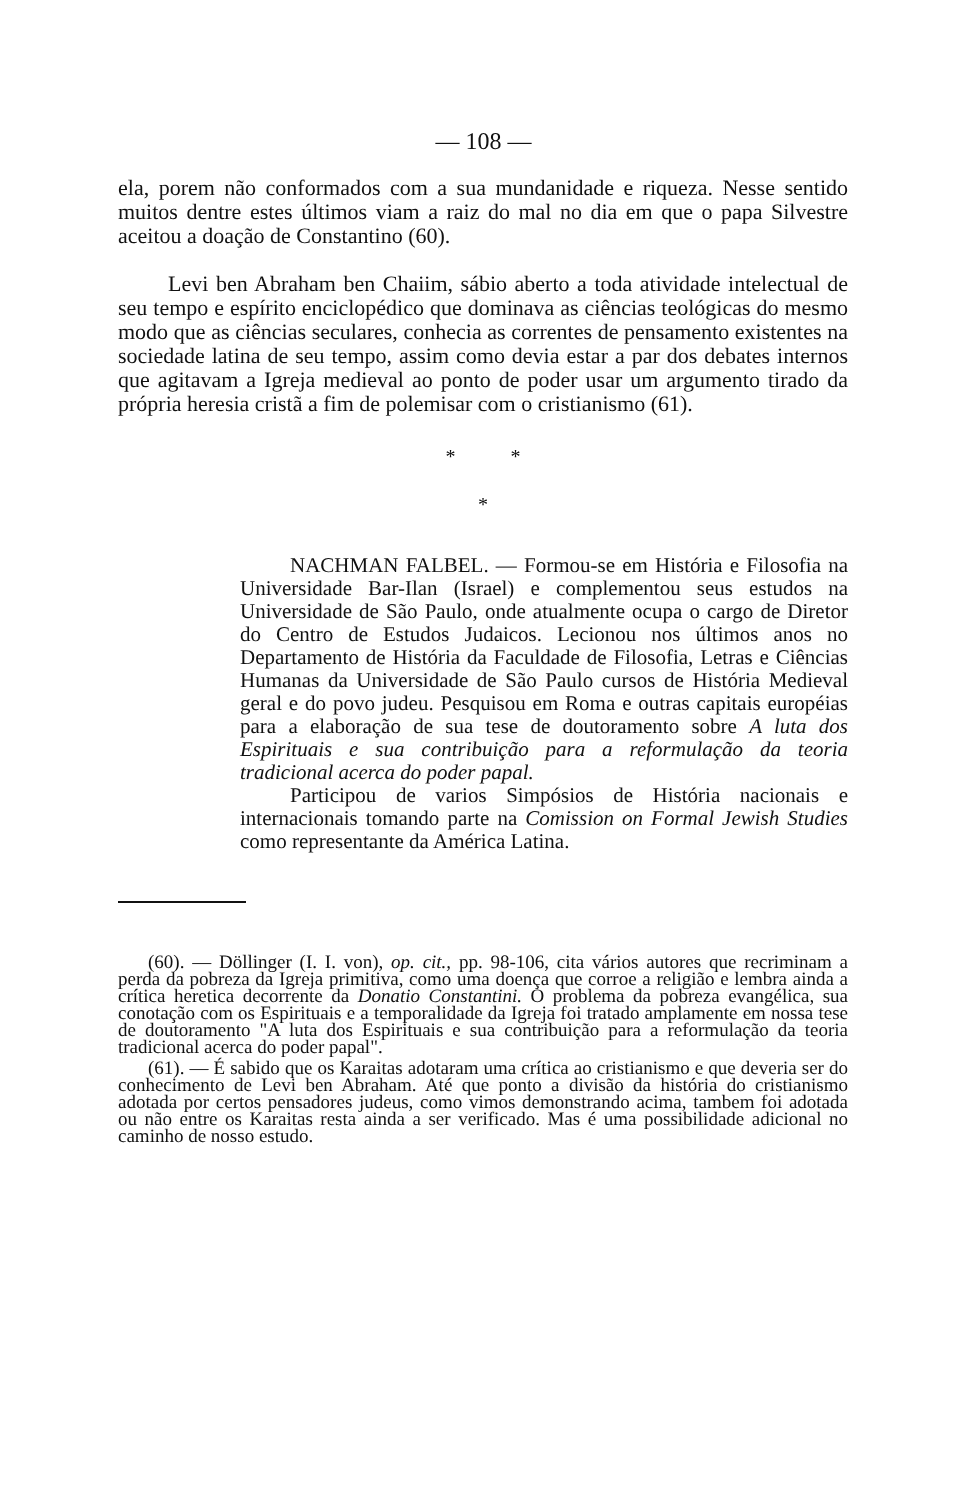— 108 —
ela, porem não conformados com a sua mundanidade e riqueza. Nesse sentido muitos dentre estes últimos viam a raiz do mal no dia em que o papa Silvestre aceitou a doação de Constantino (60).
Levi ben Abraham ben Chaiim, sábio aberto a toda atividade intelectual de seu tempo e espírito enciclopédico que dominava as ciências teológicas do mesmo modo que as ciências seculares, conhecia as correntes de pensamento existentes na sociedade latina de seu tempo, assim como devia estar a par dos debates internos que agitavam a Igreja medieval ao ponto de poder usar um argumento tirado da própria heresia cristã a fim de polemisar com o cristianismo (61).
* *
*
NACHMAN FALBEL. — Formou-se em História e Filosofia na Universidade Bar-Ilan (Israel) e complementou seus estudos na Universidade de São Paulo, onde atualmente ocupa o cargo de Diretor do Centro de Estudos Judaicos. Lecionou nos últimos anos no Departamento de História da Faculdade de Filosofia, Letras e Ciências Humanas da Universidade de São Paulo cursos de História Medieval geral e do povo judeu. Pesquisou em Roma e outras capitais européias para a elaboração de sua tese de doutoramento sobre A luta dos Espirituais e sua contribuição para a reformulação da teoria tradicional acerca do poder papal.
Participou de varios Simpósios de História nacionais e internacionais tomando parte na Comission on Formal Jewish Studies como representante da América Latina.
(60). — Döllinger (I. I. von), op. cit., pp. 98-106, cita vários autores que recriminam a perda da pobreza da Igreja primitiva, como uma doença que corroe a religião e lembra ainda a crítica heretica decorrente da Donatio Constantini. O problema da pobreza evangélica, sua conotação com os Espirituais e a temporalidade da Igreja foi tratado amplamente em nossa tese de doutoramento "A luta dos Espirituais e sua contribuição para a reformulação da teoria tradicional acerca do poder papal".
(61). — É sabido que os Karaitas adotaram uma crítica ao cristianismo e que deveria ser do conhecimento de Levi ben Abraham. Até que ponto a divisão da história do cristianismo adotada por certos pensadores judeus, como vimos demonstrando acima, tambem foi adotada ou não entre os Karaitas resta ainda a ser verificado. Mas é uma possibilidade adicional no caminho de nosso estudo.